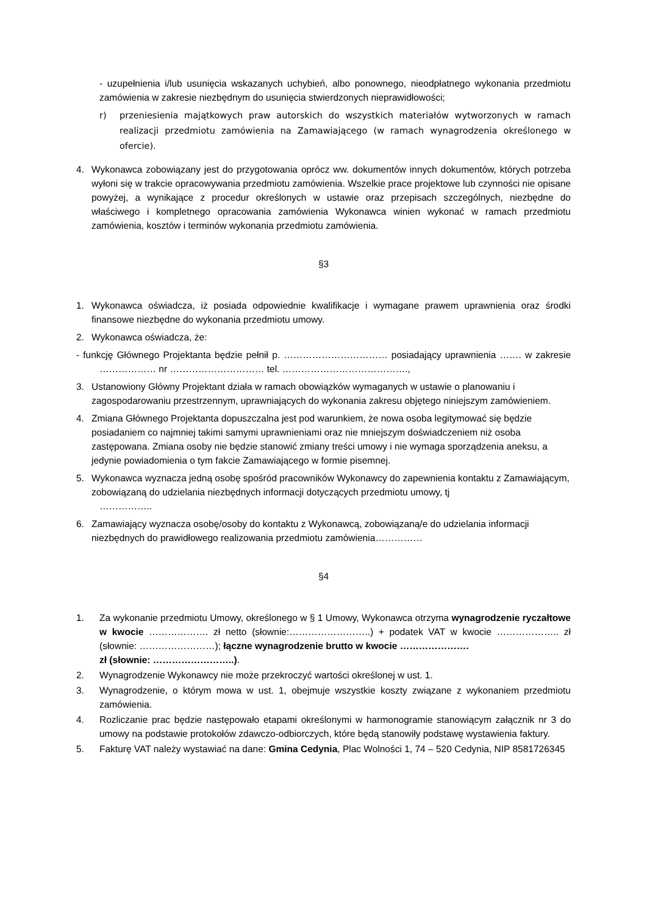- uzupełnienia i/lub usunięcia wskazanych uchybień, albo ponownego, nieodpłatnego wykonania przedmiotu zamówienia w zakresie niezbędnym do usunięcia stwierdzonych nieprawidłowości;
r) przeniesienia majątkowych praw autorskich do wszystkich materiałów wytworzonych w ramach realizacji przedmiotu zamówienia na Zamawiającego (w ramach wynagrodzenia określonego w ofercie).
4. Wykonawca zobowiązany jest do przygotowania oprócz ww. dokumentów innych dokumentów, których potrzeba wyłoni się w trakcie opracowywania przedmiotu zamówienia. Wszelkie prace projektowe lub czynności nie opisane powyżej, a wynikające z procedur określonych w ustawie oraz przepisach szczególnych, niezbędne do właściwego i kompletnego opracowania zamówienia Wykonawca winien wykonać w ramach przedmiotu zamówienia, kosztów i terminów wykonania przedmiotu zamówienia.
§3
1. Wykonawca oświadcza, iż posiada odpowiednie kwalifikacje i wymagane prawem uprawnienia oraz środki finansowe niezbędne do wykonania przedmiotu umowy.
2. Wykonawca oświadcza, że:
- funkcję Głównego Projektanta będzie pełnił p. …………………………… posiadający uprawnienia ……. w zakresie ……………… nr ………………………… tel. ………………………………….,
3. Ustanowiony Główny Projektant działa w ramach obowiązków wymaganych w ustawie o planowaniu i zagospodarowaniu przestrzennym, uprawniających do wykonania zakresu objętego niniejszym zamówieniem.
4. Zmiana Głównego Projektanta dopuszczalna jest pod warunkiem, że nowa osoba legitymować się będzie posiadaniem co najmniej takimi samymi uprawnieniami oraz nie mniejszym doświadczeniem niż osoba zastępowana. Zmiana osoby nie będzie stanowić zmiany treści umowy i nie wymaga sporządzenia aneksu, a jedynie powiadomienia o tym fakcie Zamawiającego w formie pisemnej.
5. Wykonawca wyznacza jedną osobę spośród pracowników Wykonawcy do zapewnienia kontaktu z Zamawiającym, zobowiązaną do udzielania niezbędnych informacji dotyczących przedmiotu umowy, tj
……………..
6. Zamawiający wyznacza osobę/osoby do kontaktu z Wykonawcą, zobowiązaną/e do udzielania informacji niezbędnych do prawidłowego realizowania przedmiotu zamówienia……………
§4
1. Za wykonanie przedmiotu Umowy, określonego w § 1 Umowy, Wykonawca otrzyma wynagrodzenie ryczałtowe w kwocie ………………. zł netto (słownie:……………………..) + podatek VAT w kwocie ……………….. zł (słownie: ……………………); łączne wynagrodzenie brutto w kwocie ………………….
zł (słownie: ……………………..).
2. Wynagrodzenie Wykonawcy nie może przekroczyć wartości określonej w ust. 1.
3. Wynagrodzenie, o którym mowa w ust. 1, obejmuje wszystkie koszty związane z wykonaniem przedmiotu zamówienia.
4. Rozliczanie prac będzie następowało etapami określonymi w harmonogramie stanowiącym załącznik nr 3 do umowy na podstawie protokołów zdawczo-odbiorczych, które będą stanowiły podstawę wystawienia faktury.
5. Fakturę VAT należy wystawiać na dane: Gmina Cedynia, Plac Wolności 1, 74 – 520 Cedynia, NIP 8581726345